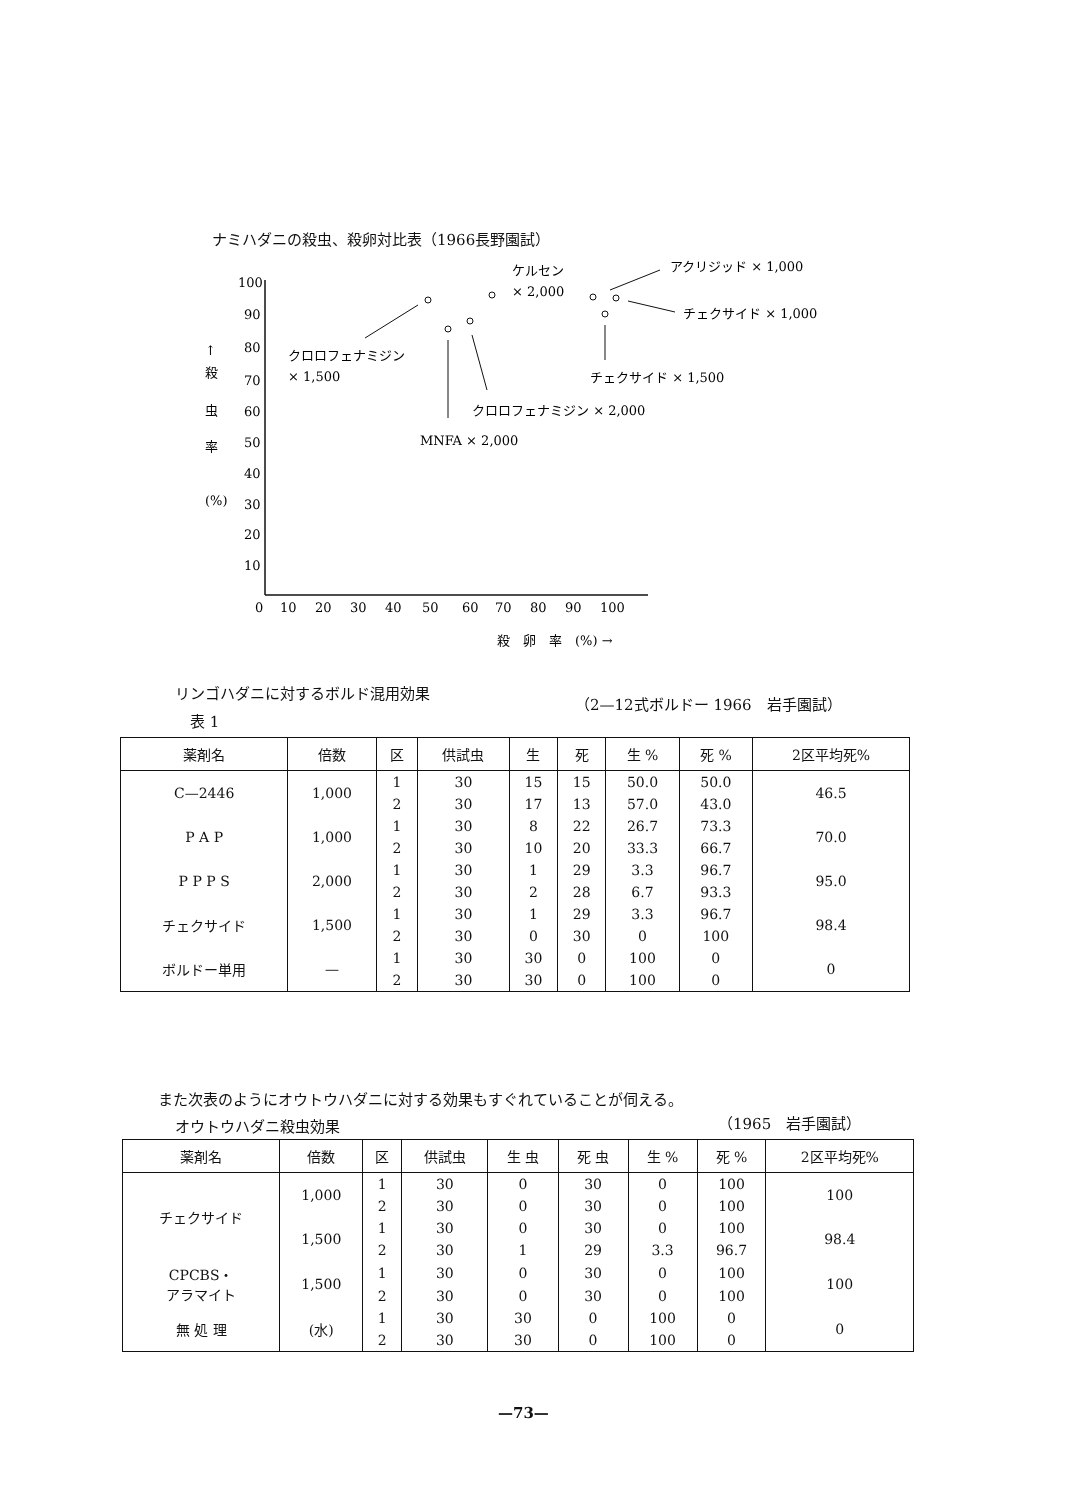ナミハダニの殺虫、殺卵対比表（1966長野園試）
100
90
80
70
60
50
40
30
20
10
↑
殺
虫
率
(%)
0
10
20
30
40
50
60
70
80
90
100
殺　卵　率　(%) →
クロロフェナミジン
× 1,500
ケルセン
× 2,000
アクリジッド × 1,000
チェクサイド × 1,000
チェクサイド × 1,500
クロロフェナミジン × 2,000
MNFA × 2,000
リンゴハダニに対するボルド混用効果
（2—12式ボルドー 1966　岩手園試）
表 1
| 薬剤名 | 倍数 | 区 | 供試虫 | 生 | 死 | 生 % | 死 % | 2区平均死% |
| --- | --- | --- | --- | --- | --- | --- | --- | --- |
| C—2446 | 1,000 | 1 | 30 | 15 | 15 | 50.0 | 50.0 | 46.5 |
| | | 2 | 30 | 17 | 13 | 57.0 | 43.0 | |
| P A P | 1,000 | 1 | 30 | 8 | 22 | 26.7 | 73.3 | 70.0 |
| | | 2 | 30 | 10 | 20 | 33.3 | 66.7 | |
| P P P S | 2,000 | 1 | 30 | 1 | 29 | 3.3 | 96.7 | 95.0 |
| | | 2 | 30 | 2 | 28 | 6.7 | 93.3 | |
| チェクサイド | 1,500 | 1 | 30 | 1 | 29 | 3.3 | 96.7 | 98.4 |
| | | 2 | 30 | 0 | 30 | 0 | 100 | |
| ボルドー単用 | — | 1 | 30 | 30 | 0 | 100 | 0 | 0 |
| | | 2 | 30 | 30 | 0 | 100 | 0 | |
また次表のようにオウトウハダニに対する効果もすぐれていることが伺える。
オウトウハダニ殺虫効果 （1965　岩手園試）
| 薬剤名 | 倍数 | 区 | 供試虫 | 生 虫 | 死 虫 | 生 % | 死 % | 2区平均死% |
| --- | --- | --- | --- | --- | --- | --- | --- | --- |
| チェクサイド | 1,000 | 1 | 30 | 0 | 30 | 0 | 100 | 100 |
| | | 2 | 30 | 0 | 30 | 0 | 100 | |
| | 1,500 | 1 | 30 | 0 | 30 | 0 | 100 | 98.4 |
| | | 2 | 30 | 1 | 29 | 3.3 | 96.7 | |
| CPCBS・ アラマイト | 1,500 | 1 | 30 | 0 | 30 | 0 | 100 | 100 |
| | | 2 | 30 | 0 | 30 | 0 | 100 | |
| 無 処 理 | (水) | 1 | 30 | 30 | 0 | 100 | 0 | 0 |
| | | 2 | 30 | 30 | 0 | 100 | 0 | |
—73—